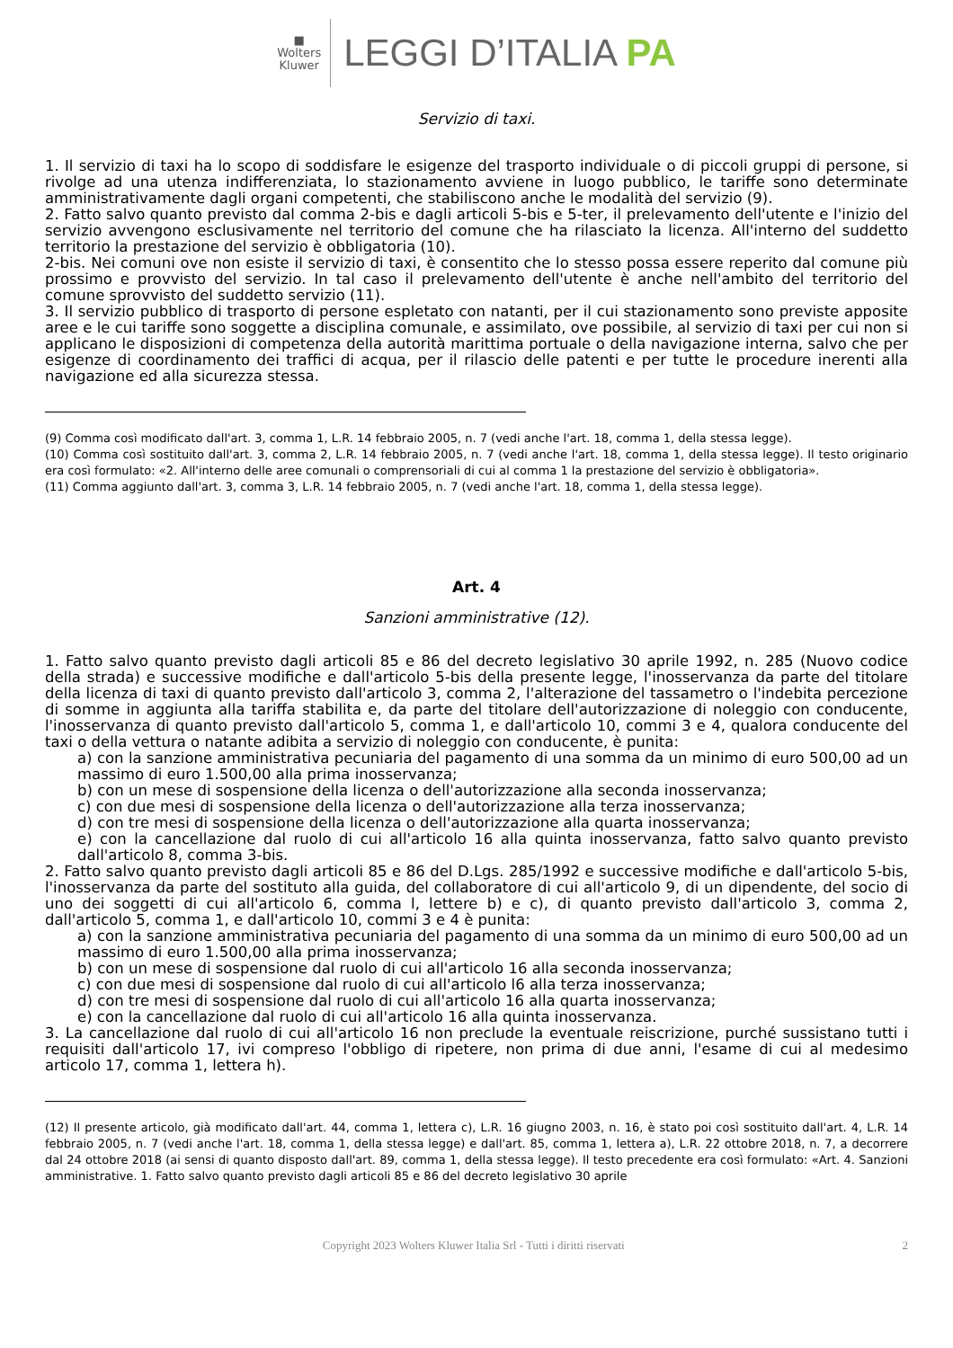■
Wolters
Kluwer
LEGGI D’ITALIA PA
Servizio di taxi.
1. Il servizio di taxi ha lo scopo di soddisfare le esigenze del trasporto individuale o di piccoli gruppi di persone, si rivolge ad una utenza indifferenziata, lo stazionamento avviene in luogo pubblico, le tariffe sono determinate amministrativamente dagli organi competenti, che stabiliscono anche le modalità del servizio (9).
2. Fatto salvo quanto previsto dal comma 2-bis e dagli articoli 5-bis e 5-ter, il prelevamento dell'utente e l'inizio del servizio avvengono esclusivamente nel territorio del comune che ha rilasciato la licenza. All'interno del suddetto territorio la prestazione del servizio è obbligatoria (10).
2-bis. Nei comuni ove non esiste il servizio di taxi, è consentito che lo stesso possa essere reperito dal comune più prossimo e provvisto del servizio. In tal caso il prelevamento dell'utente è anche nell'ambito del territorio del comune sprovvisto del suddetto servizio (11).
3. Il servizio pubblico di trasporto di persone espletato con natanti, per il cui stazionamento sono previste apposite aree e le cui tariffe sono soggette a disciplina comunale, e assimilato, ove possibile, al servizio di taxi per cui non si applicano le disposizioni di competenza della autorità marittima portuale o della navigazione interna, salvo che per esigenze di coordinamento dei traffici di acqua, per il rilascio delle patenti e per tutte le procedure inerenti alla navigazione ed alla sicurezza stessa.
(9) Comma così modificato dall'art. 3, comma 1, L.R. 14 febbraio 2005, n. 7 (vedi anche l'art. 18, comma 1, della stessa legge).
(10) Comma così sostituito dall'art. 3, comma 2, L.R. 14 febbraio 2005, n. 7 (vedi anche l'art. 18, comma 1, della stessa legge). Il testo originario era così formulato: «2. All'interno delle aree comunali o comprensoriali di cui al comma 1 la prestazione del servizio è obbligatoria».
(11) Comma aggiunto dall'art. 3, comma 3, L.R. 14 febbraio 2005, n. 7 (vedi anche l'art. 18, comma 1, della stessa legge).
Art. 4
Sanzioni amministrative (12).
1. Fatto salvo quanto previsto dagli articoli 85 e 86 del decreto legislativo 30 aprile 1992, n. 285 (Nuovo codice della strada) e successive modifiche e dall'articolo 5-bis della presente legge, l'inosservanza da parte del titolare della licenza di taxi di quanto previsto dall'articolo 3, comma 2, l'alterazione del tassametro o l'indebita percezione di somme in aggiunta alla tariffa stabilita e, da parte del titolare dell'autorizzazione di noleggio con conducente, l'inosservanza di quanto previsto dall'articolo 5, comma 1, e dall'articolo 10, commi 3 e 4, qualora conducente del taxi o della vettura o natante adibita a servizio di noleggio con conducente, è punita:
a) con la sanzione amministrativa pecuniaria del pagamento di una somma da un minimo di euro 500,00 ad un massimo di euro 1.500,00 alla prima inosservanza;
b) con un mese di sospensione della licenza o dell'autorizzazione alla seconda inosservanza;
c) con due mesi di sospensione della licenza o dell'autorizzazione alla terza inosservanza;
d) con tre mesi di sospensione della licenza o dell'autorizzazione alla quarta inosservanza;
e) con la cancellazione dal ruolo di cui all'articolo 16 alla quinta inosservanza, fatto salvo quanto previsto dall'articolo 8, comma 3-bis.
2. Fatto salvo quanto previsto dagli articoli 85 e 86 del D.Lgs. 285/1992 e successive modifiche e dall'articolo 5-bis, l'inosservanza da parte del sostituto alla guida, del collaboratore di cui all'articolo 9, di un dipendente, del socio di uno dei soggetti di cui all'articolo 6, comma l, lettere b) e c), di quanto previsto dall'articolo 3, comma 2, dall'articolo 5, comma 1, e dall'articolo 10, commi 3 e 4 è punita:
a) con la sanzione amministrativa pecuniaria del pagamento di una somma da un minimo di euro 500,00 ad un massimo di euro 1.500,00 alla prima inosservanza;
b) con un mese di sospensione dal ruolo di cui all'articolo 16 alla seconda inosservanza;
c) con due mesi di sospensione dal ruolo di cui all'articolo l6 alla terza inosservanza;
d) con tre mesi di sospensione dal ruolo di cui all'articolo 16 alla quarta inosservanza;
e) con la cancellazione dal ruolo di cui all'articolo 16 alla quinta inosservanza.
3. La cancellazione dal ruolo di cui all'articolo 16 non preclude la eventuale reiscrizione, purché sussistano tutti i requisiti dall'articolo 17, ivi compreso l'obbligo di ripetere, non prima di due anni, l'esame di cui al medesimo articolo 17, comma 1, lettera h).
(12) Il presente articolo, già modificato dall'art. 44, comma 1, lettera c), L.R. 16 giugno 2003, n. 16, è stato poi così sostituito dall'art. 4, L.R. 14 febbraio 2005, n. 7 (vedi anche l'art. 18, comma 1, della stessa legge) e dall'art. 85, comma 1, lettera a), L.R. 22 ottobre 2018, n. 7, a decorrere dal 24 ottobre 2018 (ai sensi di quanto disposto dall'art. 89, comma 1, della stessa legge). Il testo precedente era così formulato: «Art. 4. Sanzioni amministrative. 1. Fatto salvo quanto previsto dagli articoli 85 e 86 del decreto legislativo 30 aprile
Copyright 2023 Wolters Kluwer Italia Srl - Tutti i diritti riservati 2